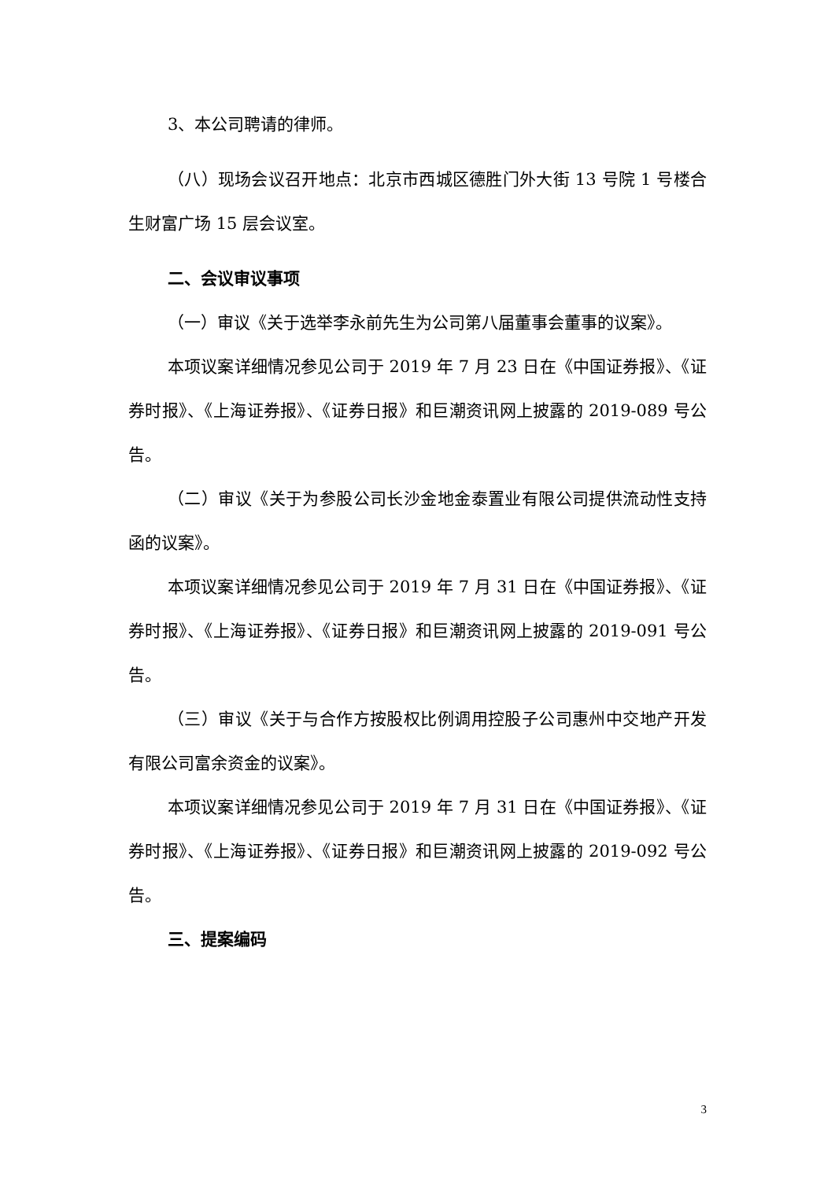3、本公司聘请的律师。
（八）现场会议召开地点：北京市西城区德胜门外大街 13 号院 1 号楼合生财富广场 15 层会议室。
二、会议审议事项
（一）审议《关于选举李永前先生为公司第八届董事会董事的议案》。
本项议案详细情况参见公司于 2019 年 7 月 23 日在《中国证券报》、《证券时报》、《上海证券报》、《证券日报》和巨潮资讯网上披露的 2019-089 号公告。
（二）审议《关于为参股公司长沙金地金泰置业有限公司提供流动性支持函的议案》。
本项议案详细情况参见公司于 2019 年 7 月 31 日在《中国证券报》、《证券时报》、《上海证券报》、《证券日报》和巨潮资讯网上披露的 2019-091 号公告。
（三）审议《关于与合作方按股权比例调用控股子公司惠州中交地产开发有限公司富余资金的议案》。
本项议案详细情况参见公司于 2019 年 7 月 31 日在《中国证券报》、《证券时报》、《上海证券报》、《证券日报》和巨潮资讯网上披露的 2019-092 号公告。
三、提案编码
3